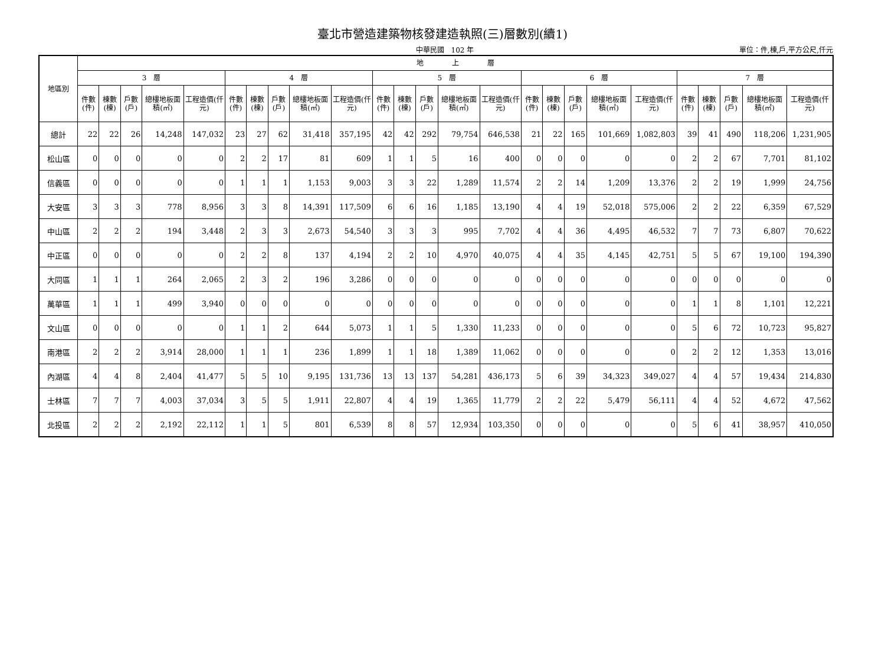臺北市營造建築物核發建造執照(三)層數別(續1)
中華民國　102 年 單位：件,棟,戶,平方公尺,仟元
| 地區別 | 地 上 層 | | | | | | | | | | | | | | | | | | | | | | | | |
| --- | --- | --- | --- | --- | --- | --- | --- | --- | --- | --- | --- | --- | --- | --- | --- | --- | --- | --- | --- | --- | --- | --- | --- | --- | --- |
| | 3 層 | | | | | 4 層 | | | | | 5 層 | | | | | 6 層 | | | | | 7 層 | | | | |
| | 件數(件) | 棟數(棟) | 戶數(戶) | 總樓地板面積(㎡) | 工程造價(仟元) | 件數(件) | 棟數(棟) | 戶數(戶) | 總樓地板面積(㎡) | 工程造價(仟元) | 件數(件) | 棟數(棟) | 戶數(戶) | 總樓地板面積(㎡) | 工程造價(仟元) | 件數(件) | 棟數(棟) | 戶數(戶) | 總樓地板面積(㎡) | 工程造價(仟元) | 件數(件) | 棟數(棟) | 戶數(戶) | 總樓地板面積(㎡) | 工程造價(仟元) |
| 總計 | 22 | 22 | 26 | 14,248 | 147,032 | 23 | 27 | 62 | 31,418 | 357,195 | 42 | 42 | 292 | 79,754 | 646,538 | 21 | 22 | 165 | 101,669 | 1,082,803 | 39 | 41 | 490 | 118,206 | 1,231,905 |
| 松山區 | 0 | 0 | 0 | 0 | 0 | 2 | 2 | 17 | 81 | 609 | 1 | 1 | 5 | 16 | 400 | 0 | 0 | 0 | 0 | 0 | 2 | 2 | 67 | 7,701 | 81,102 |
| 信義區 | 0 | 0 | 0 | 0 | 0 | 1 | 1 | 1 | 1,153 | 9,003 | 3 | 3 | 22 | 1,289 | 11,574 | 2 | 2 | 14 | 1,209 | 13,376 | 2 | 2 | 19 | 1,999 | 24,756 |
| 大安區 | 3 | 3 | 3 | 778 | 8,956 | 3 | 3 | 8 | 14,391 | 117,509 | 6 | 6 | 16 | 1,185 | 13,190 | 4 | 4 | 19 | 52,018 | 575,006 | 2 | 2 | 22 | 6,359 | 67,529 |
| 中山區 | 2 | 2 | 2 | 194 | 3,448 | 2 | 3 | 3 | 2,673 | 54,540 | 3 | 3 | 3 | 995 | 7,702 | 4 | 4 | 36 | 4,495 | 46,532 | 7 | 7 | 73 | 6,807 | 70,622 |
| 中正區 | 0 | 0 | 0 | 0 | 0 | 2 | 2 | 8 | 137 | 4,194 | 2 | 2 | 10 | 4,970 | 40,075 | 4 | 4 | 35 | 4,145 | 42,751 | 5 | 5 | 67 | 19,100 | 194,390 |
| 大同區 | 1 | 1 | 1 | 264 | 2,065 | 2 | 3 | 2 | 196 | 3,286 | 0 | 0 | 0 | 0 | 0 | 0 | 0 | 0 | 0 | 0 | 0 | 0 | 0 | 0 | 0 |
| 萬華區 | 1 | 1 | 1 | 499 | 3,940 | 0 | 0 | 0 | 0 | 0 | 0 | 0 | 0 | 0 | 0 | 0 | 0 | 0 | 0 | 0 | 1 | 1 | 8 | 1,101 | 12,221 |
| 文山區 | 0 | 0 | 0 | 0 | 0 | 1 | 1 | 2 | 644 | 5,073 | 1 | 1 | 5 | 1,330 | 11,233 | 0 | 0 | 0 | 0 | 0 | 5 | 6 | 72 | 10,723 | 95,827 |
| 南港區 | 2 | 2 | 2 | 3,914 | 28,000 | 1 | 1 | 1 | 236 | 1,899 | 1 | 1 | 18 | 1,389 | 11,062 | 0 | 0 | 0 | 0 | 0 | 2 | 2 | 12 | 1,353 | 13,016 |
| 內湖區 | 4 | 4 | 8 | 2,404 | 41,477 | 5 | 5 | 10 | 9,195 | 131,736 | 13 | 13 | 137 | 54,281 | 436,173 | 5 | 6 | 39 | 34,323 | 349,027 | 4 | 4 | 57 | 19,434 | 214,830 |
| 士林區 | 7 | 7 | 7 | 4,003 | 37,034 | 3 | 5 | 5 | 1,911 | 22,807 | 4 | 4 | 19 | 1,365 | 11,779 | 2 | 2 | 22 | 5,479 | 56,111 | 4 | 4 | 52 | 4,672 | 47,562 |
| 北投區 | 2 | 2 | 2 | 2,192 | 22,112 | 1 | 1 | 5 | 801 | 6,539 | 8 | 8 | 57 | 12,934 | 103,350 | 0 | 0 | 0 | 0 | 0 | 5 | 6 | 41 | 38,957 | 410,050 |